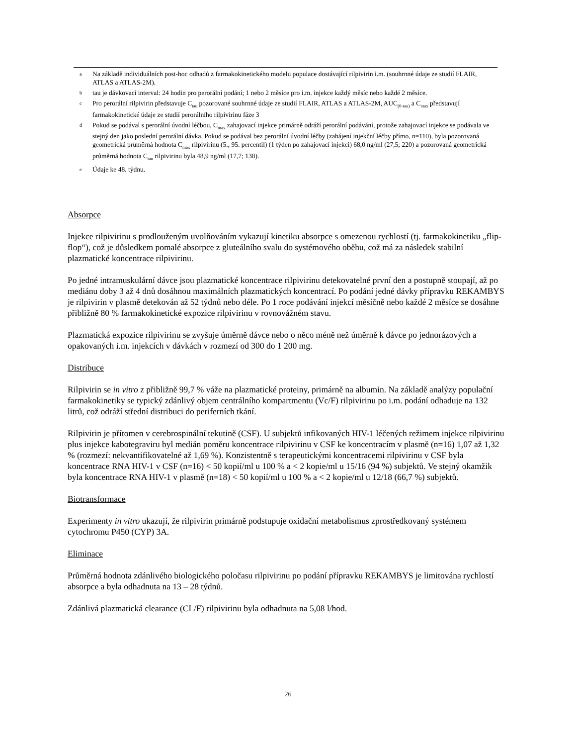a Na základě individuálních post-hoc odhadů z farmakokinetického modelu populace dostávající rilpivirin i.m. (souhrnné údaje ze studií FLAIR, ATLAS a ATLAS-2M).
btau je dávkovací interval: 24 hodin pro perorální podání; 1 nebo 2 měsíce pro i.m. injekce každý měsíc nebo každé 2 měsíce.
c Pro perorální rilpivirin představuje C<sub>tau</sub> pozorované souhrnné údaje ze studií FLAIR, ATLAS a ATLAS-2M, AUC<sub>(0-tau)</sub> a C<sub>max</sub> představují farmakokinetické údaje ze studií perorálního rilpivirinu fáze 3
d Pokud se podával s perorální úvodní léčbou, C<sub>max</sub> zahajovací injekce primárně odráží perorální podávání, protože zahajovací injekce se podávala ve stejný den jako poslední perorální dávka. Pokud se podával bez perorální úvodní léčby (zahájení injekční léčby přímo, n=110), byla pozorovaná geometrická průměrná hodnota C<sub>max</sub> rilpivirinu (5., 95. percentil) (1 týden po zahajovací injekci) 68,0 ng/ml (27,5; 220) a pozorovaná geometrická průměrná hodnota C<sub>tau</sub> rilpivirinu byla 48,9 ng/ml (17,7; 138).
e Údaje ke 48. týdnu.
Absorpce
Injekce rilpivirinu s prodlouženým uvolňováním vykazují kinetiku absorpce s omezenou rychlostí (tj. farmakokinetiku „flip-flop“), což je důsledkem pomalé absorpce z gluteálního svalu do systémového oběhu, což má za následek stabilní plazmatické koncentrace rilpivirinu.
Po jedné intramuskulární dávce jsou plazmatické koncentrace rilpivirinu detekovatelné první den a postupně stoupají, až po mediánu doby 3 až 4 dnů dosáhnou maximálních plazmatických koncentrací. Po podání jedné dávky přípravku REKAMBYS je rilpivirin v plasmě detekován až 52 týdnů nebo déle. Po 1 roce podávání injekcí měsíčně nebo každé 2 měsíce se dosáhne přibližně 80 % farmakokinetické expozice rilpivirinu v rovnovážném stavu.
Plazmatická expozice rilpivirinu se zvyšuje úměrně dávce nebo o něco méně než úměrně k dávce po jednorázových a opakovaných i.m. injekcích v dávkách v rozmezí od 300 do 1 200 mg.
Distribuce
Rilpivirin se in vitro z přibližně 99,7 % váže na plazmatické proteiny, primárně na albumin. Na základě analýzy populační farmakokinetiky se typický zdánlivý objem centrálního kompartmentu (Vc/F) rilpivirinu po i.m. podání odhaduje na 132 litrů, což odráží střední distribuci do periferních tkání.
Rilpivirin je přítomen v cerebrospinální tekutině (CSF). U subjektů infikovaných HIV-1 léčených režimem injekce rilpivirinu plus injekce kabotegraviru byl medián poměru koncentrace rilpivirinu v CSF ke koncentracím v plasmě (n=16) 1,07 až 1,32 % (rozmezí: nekvantifikovatelné až 1,69 %). Konzistentně s terapeutickými koncentracemi rilpivirinu v CSF byla koncentrace RNA HIV-1 v CSF (n=16) < 50 kopií/ml u 100 % a < 2 kopie/ml u 15/16 (94 %) subjektů. Ve stejný okamžik byla koncentrace RNA HIV-1 v plasmě (n=18) < 50 kopií/ml u 100 % a < 2 kopie/ml u 12/18 (66,7 %) subjektů.
Biotransformace
Experimenty in vitro ukazují, že rilpivirin primárně podstupuje oxidační metabolismus zprostředkovaný systémem cytochromu P450 (CYP) 3A.
Eliminace
Průměrná hodnota zdánlivého biologického poločasu rilpivirinu po podání přípravku REKAMBYS je limitována rychlostí absorpce a byla odhadnuta na 13 – 28 týdnů.
Zdánlivá plazmatická clearance (CL/F) rilpivirinu byla odhadnuta na 5,08 l/hod.
26